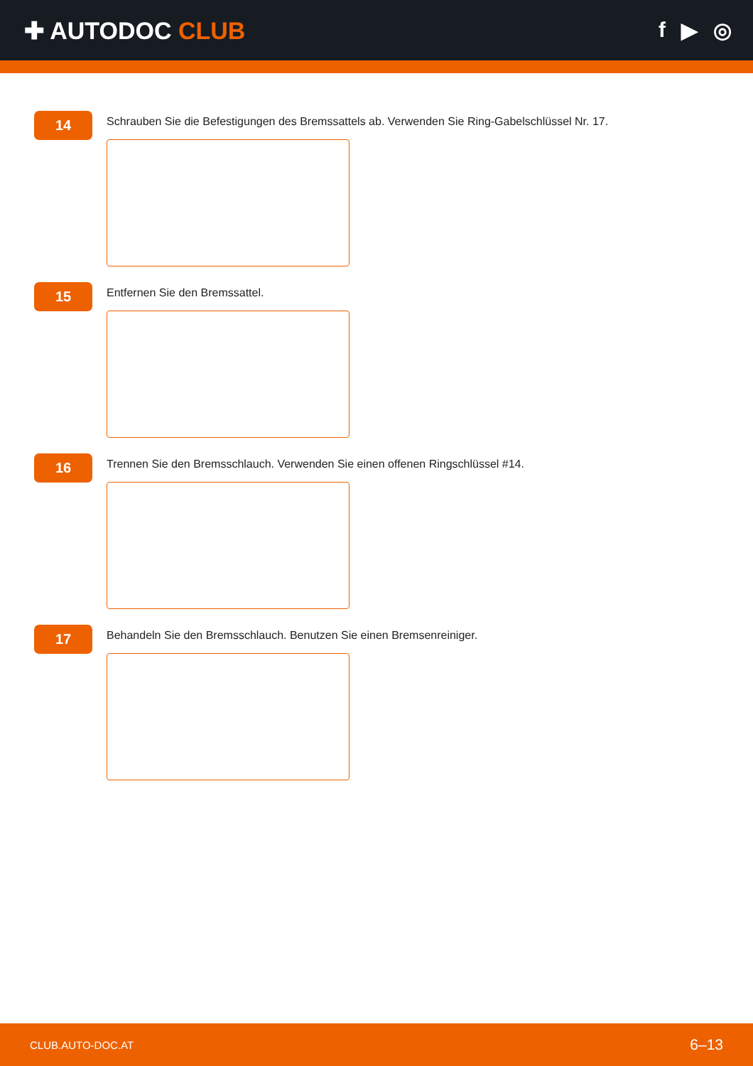✚ AUTODOC CLUB f ▶ ◎
14
Schrauben Sie die Befestigungen des Bremssattels ab. Verwenden Sie Ring-Gabelschlüssel Nr. 17.
15
Entfernen Sie den Bremssattel.
16
Trennen Sie den Bremsschlauch. Verwenden Sie einen offenen Ringschlüssel #14.
17
Behandeln Sie den Bremsschlauch. Benutzen Sie einen Bremsenreiniger.
CLUB.AUTO-DOC.AT 6–13